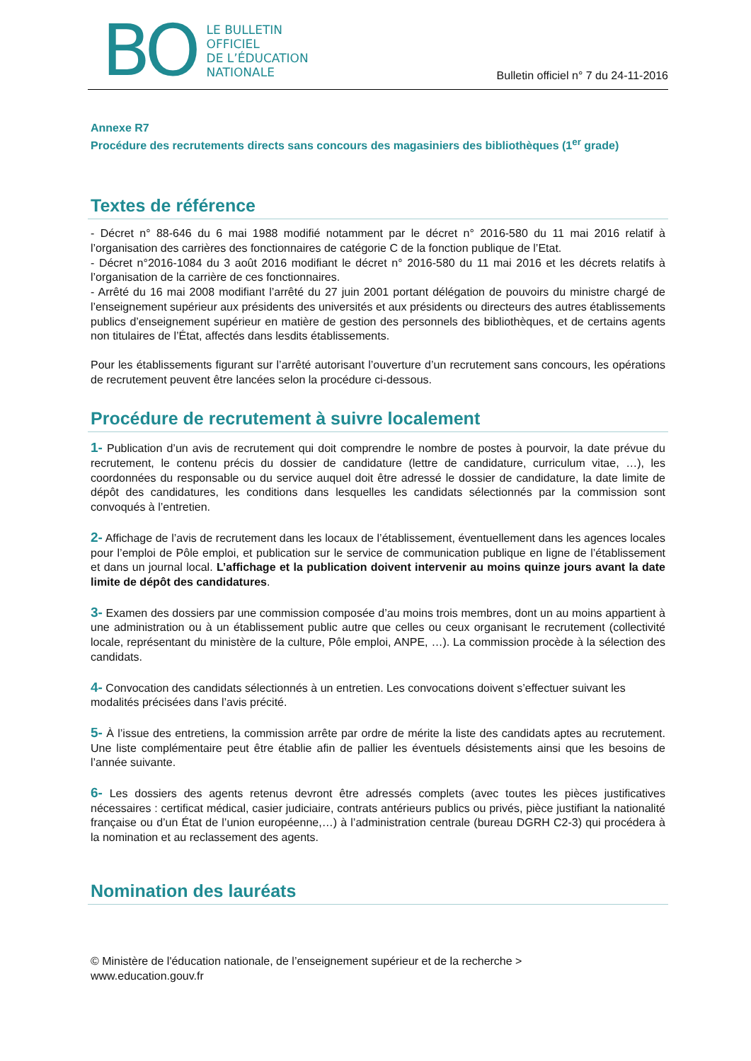BO
LE BULLETIN
OFFICIEL
DE L’ÉDUCATION
NATIONALE
Bulletin officiel n° 7 du 24-11-2016
Annexe R7
Procédure des recrutements directs sans concours des magasiniers des bibliothèques (1<sup>er</sup> grade)
Textes de référence
- Décret n° 88-646 du 6 mai 1988 modifié notamment par le décret n° 2016-580 du 11 mai 2016 relatif à l’organisation des carrières des fonctionnaires de catégorie C de la fonction publique de l’Etat.
- Décret n°2016-1084 du 3 août 2016 modifiant le décret n° 2016-580 du 11 mai 2016 et les décrets relatifs à l’organisation de la carrière de ces fonctionnaires.
- Arrêté du 16 mai 2008 modifiant l’arrêté du 27 juin 2001 portant délégation de pouvoirs du ministre chargé de l’enseignement supérieur aux présidents des universités et aux présidents ou directeurs des autres établissements publics d’enseignement supérieur en matière de gestion des personnels des bibliothèques, et de certains agents non titulaires de l’État, affectés dans lesdits établissements.
Pour les établissements figurant sur l’arrêté autorisant l’ouverture d’un recrutement sans concours, les opérations de recrutement peuvent être lancées selon la procédure ci-dessous.
Procédure de recrutement à suivre localement
1- Publication d’un avis de recrutement qui doit comprendre le nombre de postes à pourvoir, la date prévue du recrutement, le contenu précis du dossier de candidature (lettre de candidature, curriculum vitae, …), les coordonnées du responsable ou du service auquel doit être adressé le dossier de candidature, la date limite de dépôt des candidatures, les conditions dans lesquelles les candidats sélectionnés par la commission sont convoqués à l’entretien.
2- Affichage de l’avis de recrutement dans les locaux de l’établissement, éventuellement dans les agences locales pour l’emploi de Pôle emploi, et publication sur le service de communication publique en ligne de l’établissement et dans un journal local. L’affichage et la publication doivent intervenir au moins quinze jours avant la date limite de dépôt des candidatures.
3- Examen des dossiers par une commission composée d’au moins trois membres, dont un au moins appartient à une administration ou à un établissement public autre que celles ou ceux organisant le recrutement (collectivité locale, représentant du ministère de la culture, Pôle emploi, ANPE, …). La commission procède à la sélection des candidats.
4- Convocation des candidats sélectionnés à un entretien. Les convocations doivent s’effectuer suivant les modalités précisées dans l’avis précité.
5- À l’issue des entretiens, la commission arrête par ordre de mérite la liste des candidats aptes au recrutement. Une liste complémentaire peut être établie afin de pallier les éventuels désistements ainsi que les besoins de l’année suivante.
6- Les dossiers des agents retenus devront être adressés complets (avec toutes les pièces justificatives nécessaires : certificat médical, casier judiciaire, contrats antérieurs publics ou privés, pièce justifiant la nationalité française ou d’un État de l’union européenne,…) à l’administration centrale (bureau DGRH C2-3) qui procédera à la nomination et au reclassement des agents.
Nomination des lauréats
© Ministère de l'éducation nationale, de l’enseignement supérieur et de la recherche >
www.education.gouv.fr